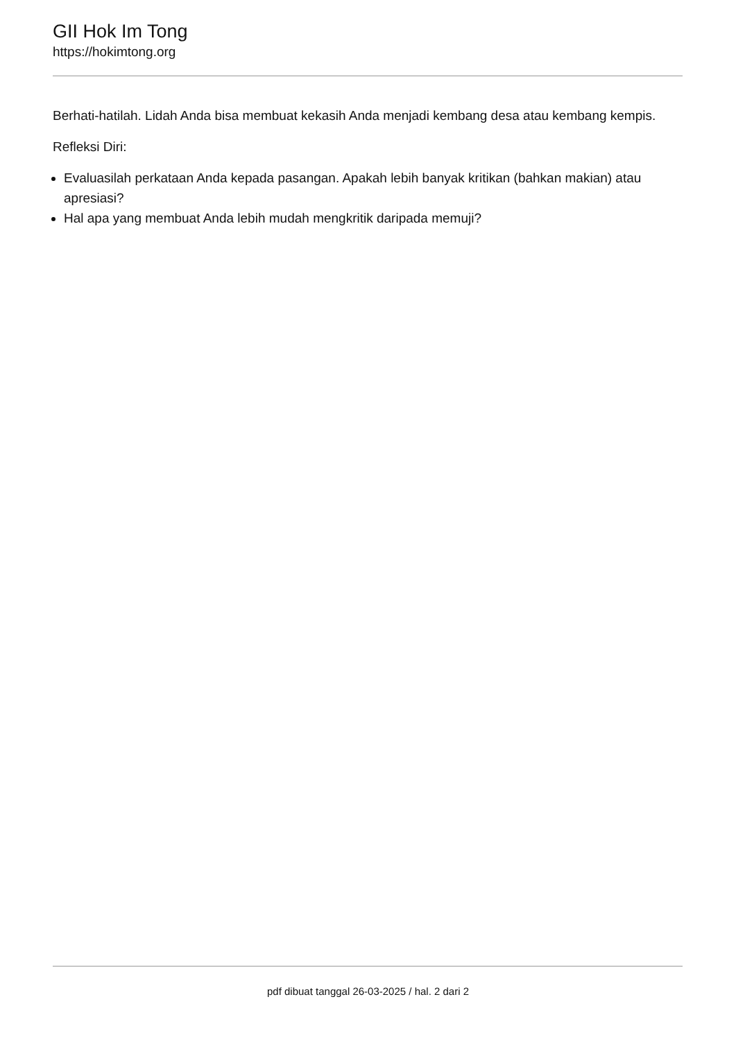GII Hok Im Tong
https://hokimtong.org
Berhati-hatilah. Lidah Anda bisa membuat kekasih Anda menjadi kembang desa atau kembang kempis.
Refleksi Diri:
Evaluasilah perkataan Anda kepada pasangan. Apakah lebih banyak kritikan (bahkan makian) atau apresiasi?
Hal apa yang membuat Anda lebih mudah mengkritik daripada memuji?
pdf dibuat tanggal 26-03-2025 / hal. 2 dari 2